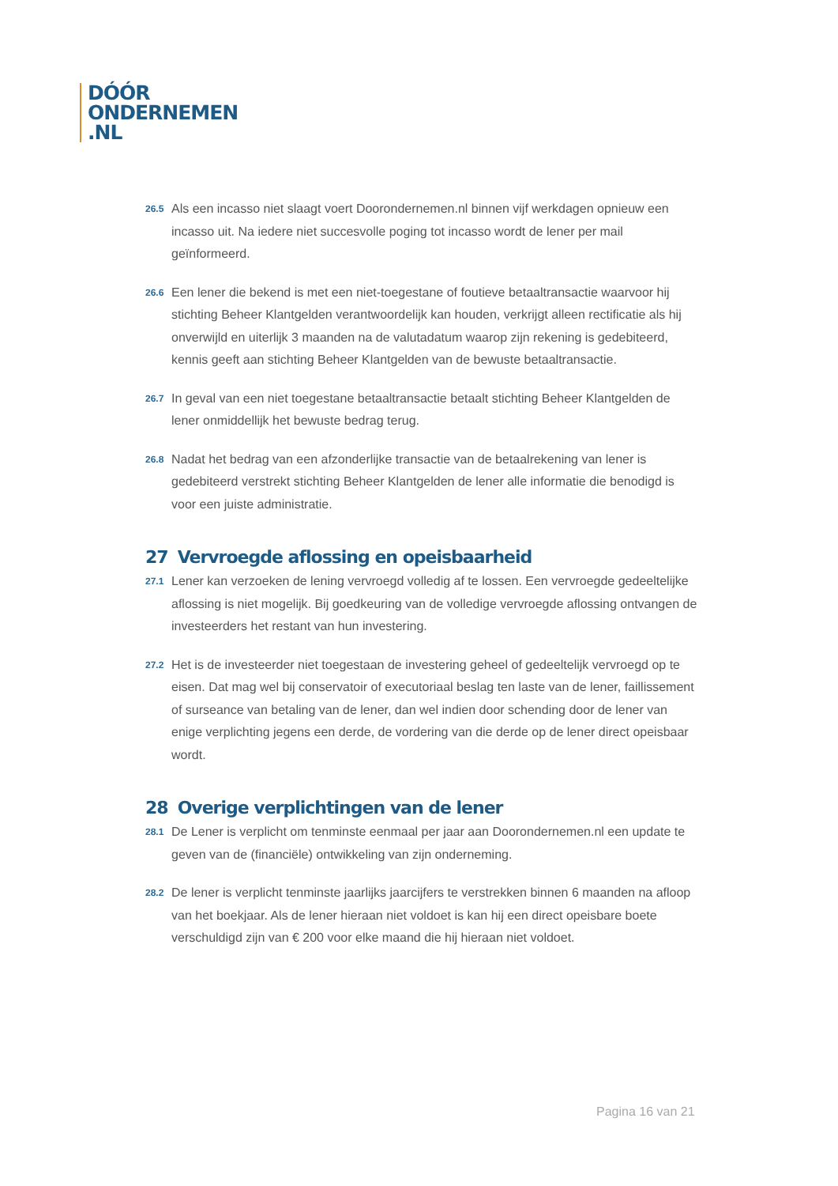DÓÓR
ONDERNEMEN
.NL
26.5
Als een incasso niet slaagt voert Doorondernemen.nl binnen vijf werkdagen opnieuw een incasso uit. Na iedere niet succesvolle poging tot incasso wordt de lener per mail geïnformeerd.
26.6
Een lener die bekend is met een niet-toegestane of foutieve betaaltransactie waarvoor hij stichting Beheer Klantgelden verantwoordelijk kan houden, verkrijgt alleen rectificatie als hij onverwijld en uiterlijk 3 maanden na de valutadatum waarop zijn rekening is gedebiteerd, kennis geeft aan stichting Beheer Klantgelden van de bewuste betaaltransactie.
26.7
In geval van een niet toegestane betaaltransactie betaalt stichting Beheer Klantgelden de lener onmiddellijk het bewuste bedrag terug.
26.8
Nadat het bedrag van een afzonderlijke transactie van de betaalrekening van lener is gedebiteerd verstrekt stichting Beheer Klantgelden de lener alle informatie die benodigd is voor een juiste administratie.
27 Vervroegde aflossing en opeisbaarheid
27.1
Lener kan verzoeken de lening vervroegd volledig af te lossen. Een vervroegde gedeeltelijke aflossing is niet mogelijk. Bij goedkeuring van de volledige vervroegde aflossing ontvangen de investeerders het restant van hun investering.
27.2
Het is de investeerder niet toegestaan de investering geheel of gedeeltelijk vervroegd op te eisen. Dat mag wel bij conservatoir of executoriaal beslag ten laste van de lener, faillissement of surseance van betaling van de lener, dan wel indien door schending door de lener van enige verplichting jegens een derde, de vordering van die derde op de lener direct opeisbaar wordt.
28 Overige verplichtingen van de lener
28.1
De Lener is verplicht om tenminste eenmaal per jaar aan Doorondernemen.nl een update te geven van de (financiële) ontwikkeling van zijn onderneming.
28.2
De lener is verplicht tenminste jaarlijks jaarcijfers te verstrekken binnen 6 maanden na afloop van het boekjaar. Als de lener hieraan niet voldoet is kan hij een direct opeisbare boete verschuldigd zijn van € 200 voor elke maand die hij hieraan niet voldoet.
Pagina 16 van 21